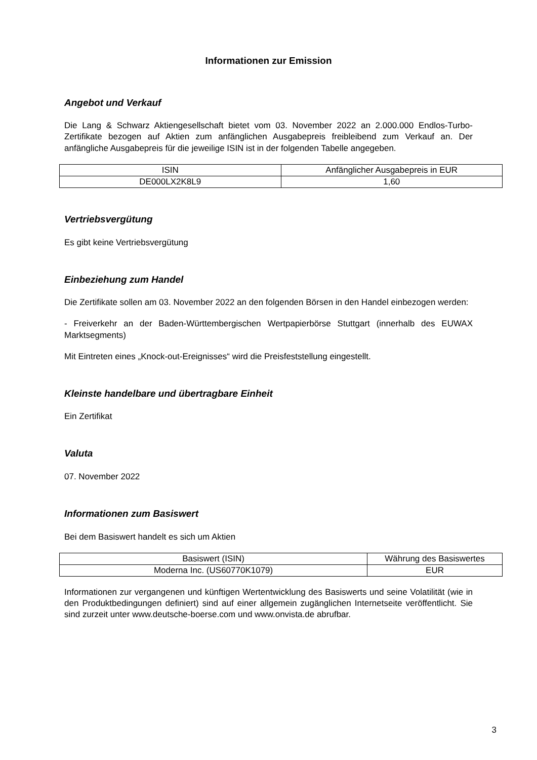Informationen zur Emission
Angebot und Verkauf
Die Lang & Schwarz Aktiengesellschaft bietet vom 03. November 2022 an 2.000.000 Endlos-Turbo-Zertifikate bezogen auf Aktien zum anfänglichen Ausgabepreis freibleibend zum Verkauf an. Der anfängliche Ausgabepreis für die jeweilige ISIN ist in der folgenden Tabelle angegeben.
| ISIN | Anfänglicher Ausgabepreis in EUR |
| --- | --- |
| DE000LX2K8L9 | 1,60 |
Vertriebsvergütung
Es gibt keine Vertriebsvergütung
Einbeziehung zum Handel
Die Zertifikate sollen am 03. November 2022 an den folgenden Börsen in den Handel einbezogen werden:
- Freiverkehr an der Baden-Württembergischen Wertpapierbörse Stuttgart (innerhalb des EUWAX Marktsegments)
Mit Eintreten eines „Knock-out-Ereignisses“ wird die Preisfeststellung eingestellt.
Kleinste handelbare und übertragbare Einheit
Ein Zertifikat
Valuta
07. November 2022
Informationen zum Basiswert
Bei dem Basiswert handelt es sich um Aktien
| Basiswert (ISIN) | Währung des Basiswertes |
| --- | --- |
| Moderna Inc. (US60770K1079) | EUR |
Informationen zur vergangenen und künftigen Wertentwicklung des Basiswerts und seine Volatilität (wie in den Produktbedingungen definiert) sind auf einer allgemein zugänglichen Internetseite veröffentlicht. Sie sind zurzeit unter www.deutsche-boerse.com und www.onvista.de abrufbar.
3